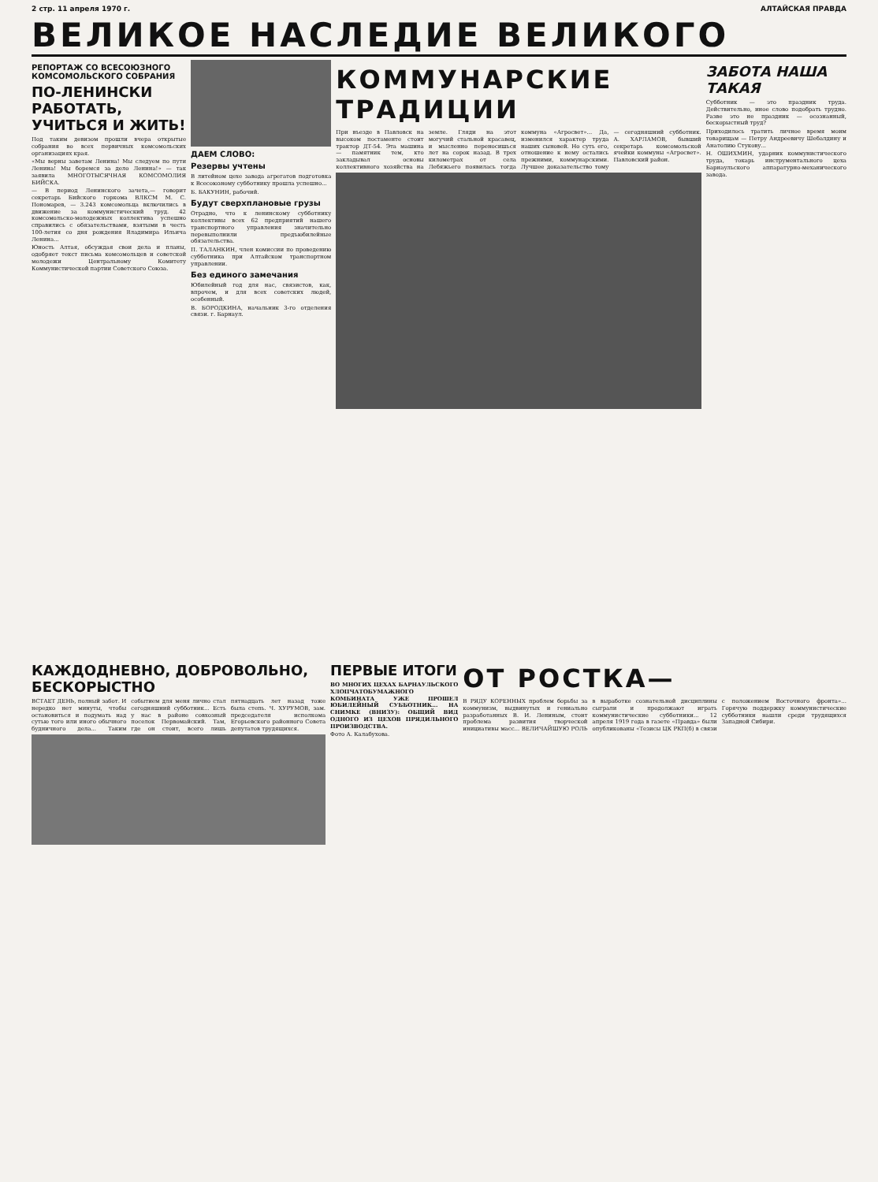2 стр. 11 апреля 1970 г. АЛТАЙСКАЯ ПРАВДА
ВЕЛИКОЕ НАСЛЕДИЕ ВЕЛИКОГО
РЕПОРТАЖ СО ВСЕСОЮЗНОГО КОМСОМОЛЬСКОГО СОБРАНИЯ
ПО-ЛЕНИНСКИ РАБОТАТЬ, УЧИТЬСЯ И ЖИТЬ!
Под таким девизом прошли вчера открытые собрания во всех первичных комсомольских организациях края.
«Мы верны заветам Ленина! Мы следуем по пути Ленина! Мы боремся за дело Ленина!» — так заявила МНОГОТЫСЯЧНАЯ КОМСОМОЛИЯ БИЙСКА.
— В период Ленинского зачета,— говорит секретарь Бийского горкома ВЛКСМ М. С. Пономарев, — 3.243 комсомольца включились в движение за коммунистический труд. 42 комсомольско-молодежных коллектива успешно справились с обязательствами, взятыми в честь 100-летия со дня рождения Владимира Ильича Ленина...
Юность Алтая, обсуждая свои дела и планы, одобряет текст письма комсомольцев и советской молодежи Центральному Комитету Коммунистической партии Советского Союза.
ДАЕМ СЛОВО:
Резервы учтены
В литейном цехе завода агрегатов подготовка к Всесоюзному субботнику прошла успешно...
Б. БАКУНИН, рабочий.
Будут сверхплановые грузы
Отрадно, что к ленинскому субботнику коллективы всех 62 предприятий нашего транспортного управления значительно перевыполнили предъюбилейные обязательства.
П. ТАЛАНКИН, член комиссии по проведению субботника при Алтайском транспортном управлении.
Без единого замечания
Юбилейный год для нас, связистов, как, впрочем, и для всех советских людей, особенный.
В. БОРОДКИНА, начальник 3-го отделения связи. г. Барнаул.
КОММУНАРСКИЕ ТРАДИЦИИ
При въезде в Павловск на высоком постаменте стоит трактор ДТ-54. Эта машина — памятник тем, кто закладывал основы коллективного хозяйства на земле. Гляди на этот могучий стальной красавец, и мысленно переносишься лет на сорок назад. В трех километрах от села Лебяжьего появилась тогда коммуна «Агросвет»... Да, изменился характер труда наших сыновей. Но суть его, отношение к нему остались прежними, коммунарскими. Лучшее доказательство тому — сегодняшний субботник. А. ХАРЛАМОВ, бывший секретарь комсомольской ячейки коммуны «Агросвет». Павловский район.
ЗАБОТА НАША ТАКАЯ
Субботник — это праздник труда. Действительно, иное слово подобрать трудно. Разве это не праздник — осознанный, бескорыстный труд?
Приходилось тратить личное время моим товарищам — Петру Андреевичу Шебалдину и Анатолию Стукову...
Н. ОШИХМИН, ударник коммунистического труда, токарь инструментального цеха Барнаульского аппаратурно-механического завода.
КАЖДОДНЕВНО, ДОБРОВОЛЬНО, БЕСКОРЫСТНО
ВСТАЕТ ДЕНЬ, полный забот. И нередко нет минуты, чтобы остановиться и подумать над сутью того или иного обычного будничного дела... Таким событием для меня лично стал сегодняшний субботник... Есть у нас в районе совхозный поселок Первомайский. Там, где он стоит, всего лишь пятнадцать лет назад тоже была степь. Ч. ХУРУМОВ, зам. председателя исполкома Егорьевского районного Совета депутатов трудящихся.
ПЕРВЫЕ ИТОГИ
ВО МНОГИХ ЦЕХАХ БАРНАУЛЬСКОГО ХЛОПЧАТОБУМАЖНОГО КОМБИНАТА УЖЕ ПРОШЕЛ ЮБИЛЕЙНЫЙ СУББОТНИК... НА СНИМКЕ (ВНИЗУ): ОБЩИЙ ВИД ОДНОГО ИЗ ЦЕХОВ ПРЯДИЛЬНОГО ПРОИЗВОДСТВА.
Фото А. Калабухова.
ОТ РОСТКА—
В РЯДУ КОРЕННЫХ проблем борьбы за коммунизм, выдвинутых и гениально разработанных В. И. Лениным, стоит проблема развития творческой инициативы масс... ВЕЛИЧАЙШУЮ РОЛЬ в выработке сознательной дисциплины сыграли и продолжают играть коммунистические субботники... 12 апреля 1919 года в газете «Правда» были опубликованы «Тезисы ЦК РКП(б) в связи с положением Восточного фронта»... Горячую поддержку коммунистические субботники нашли среди трудящихся Западной Сибири.